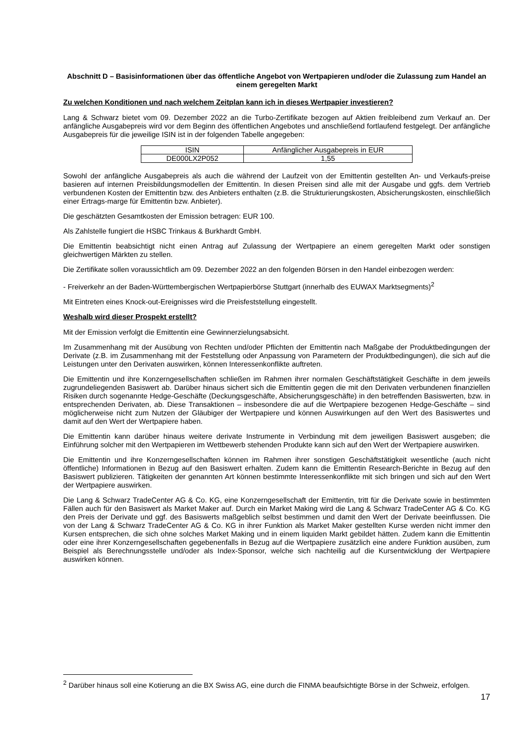Abschnitt D – Basisinformationen über das öffentliche Angebot von Wertpapieren und/oder die Zulassung zum Handel an einem geregelten Markt
Zu welchen Konditionen und nach welchem Zeitplan kann ich in dieses Wertpapier investieren?
Lang & Schwarz bietet vom 09. Dezember 2022 an die Turbo-Zertifikate bezogen auf Aktien freibleibend zum Verkauf an. Der anfängliche Ausgabepreis wird vor dem Beginn des öffentlichen Angebotes und anschließend fortlaufend festgelegt. Der anfängliche Ausgabepreis für die jeweilige ISIN ist in der folgenden Tabelle angegeben:
| ISIN | Anfänglicher Ausgabepreis in EUR |
| DE000LX2P052 | 1,55 |
Sowohl der anfängliche Ausgabepreis als auch die während der Laufzeit von der Emittentin gestellten An- und Verkaufs-preise basieren auf internen Preisbildungsmodellen der Emittentin. In diesen Preisen sind alle mit der Ausgabe und ggfs. dem Vertrieb verbundenen Kosten der Emittentin bzw. des Anbieters enthalten (z.B. die Strukturierungskosten, Absicherungskosten, einschließlich einer Ertrags-marge für Emittentin bzw. Anbieter).
Die geschätzten Gesamtkosten der Emission betragen: EUR 100.
Als Zahlstelle fungiert die HSBC Trinkaus & Burkhardt GmbH.
Die Emittentin beabsichtigt nicht einen Antrag auf Zulassung der Wertpapiere an einem geregelten Markt oder sonstigen gleichwertigen Märkten zu stellen.
Die Zertifikate sollen voraussichtlich am 09. Dezember 2022 an den folgenden Börsen in den Handel einbezogen werden:
- Freiverkehr an der Baden-Württembergischen Wertpapierbörse Stuttgart (innerhalb des EUWAX Marktsegments)<sup>2</sup>
Mit Eintreten eines Knock-out-Ereignisses wird die Preisfeststellung eingestellt.
Weshalb wird dieser Prospekt erstellt?
Mit der Emission verfolgt die Emittentin eine Gewinnerzielungsabsicht.
Im Zusammenhang mit der Ausübung von Rechten und/oder Pflichten der Emittentin nach Maßgabe der Produktbedingungen der Derivate (z.B. im Zusammenhang mit der Feststellung oder Anpassung von Parametern der Produktbedingungen), die sich auf die Leistungen unter den Derivaten auswirken, können Interessenkonflikte auftreten.
Die Emittentin und ihre Konzerngesellschaften schließen im Rahmen ihrer normalen Geschäftstätigkeit Geschäfte in dem jeweils zugrundeliegenden Basiswert ab. Darüber hinaus sichert sich die Emittentin gegen die mit den Derivaten verbundenen finanziellen Risiken durch sogenannte Hedge-Geschäfte (Deckungsgeschäfte, Absicherungsgeschäfte) in den betreffenden Basiswerten, bzw. in entsprechenden Derivaten, ab. Diese Transaktionen – insbesondere die auf die Wertpapiere bezogenen Hedge-Geschäfte – sind möglicherweise nicht zum Nutzen der Gläubiger der Wertpapiere und können Auswirkungen auf den Wert des Basiswertes und damit auf den Wert der Wertpapiere haben.
Die Emittentin kann darüber hinaus weitere derivate Instrumente in Verbindung mit dem jeweiligen Basiswert ausgeben; die Einführung solcher mit den Wertpapieren im Wettbewerb stehenden Produkte kann sich auf den Wert der Wertpapiere auswirken.
Die Emittentin und ihre Konzerngesellschaften können im Rahmen ihrer sonstigen Geschäftstätigkeit wesentliche (auch nicht öffentliche) Informationen in Bezug auf den Basiswert erhalten. Zudem kann die Emittentin Research-Berichte in Bezug auf den Basiswert publizieren. Tätigkeiten der genannten Art können bestimmte Interessenkonflikte mit sich bringen und sich auf den Wert der Wertpapiere auswirken.
Die Lang & Schwarz TradeCenter AG & Co. KG, eine Konzerngesellschaft der Emittentin, tritt für die Derivate sowie in bestimmten Fällen auch für den Basiswert als Market Maker auf. Durch ein Market Making wird die Lang & Schwarz TradeCenter AG & Co. KG den Preis der Derivate und ggf. des Basiswerts maßgeblich selbst bestimmen und damit den Wert der Derivate beeinflussen. Die von der Lang & Schwarz TradeCenter AG & Co. KG in ihrer Funktion als Market Maker gestellten Kurse werden nicht immer den Kursen entsprechen, die sich ohne solches Market Making und in einem liquiden Markt gebildet hätten. Zudem kann die Emittentin oder eine ihrer Konzerngesellschaften gegebenenfalls in Bezug auf die Wertpapiere zusätzlich eine andere Funktion ausüben, zum Beispiel als Berechnungsstelle und/oder als Index-Sponsor, welche sich nachteilig auf die Kursentwicklung der Wertpapiere auswirken können.
<sup>2</sup> Darüber hinaus soll eine Kotierung an die BX Swiss AG, eine durch die FINMA beaufsichtigte Börse in der Schweiz, erfolgen.
17